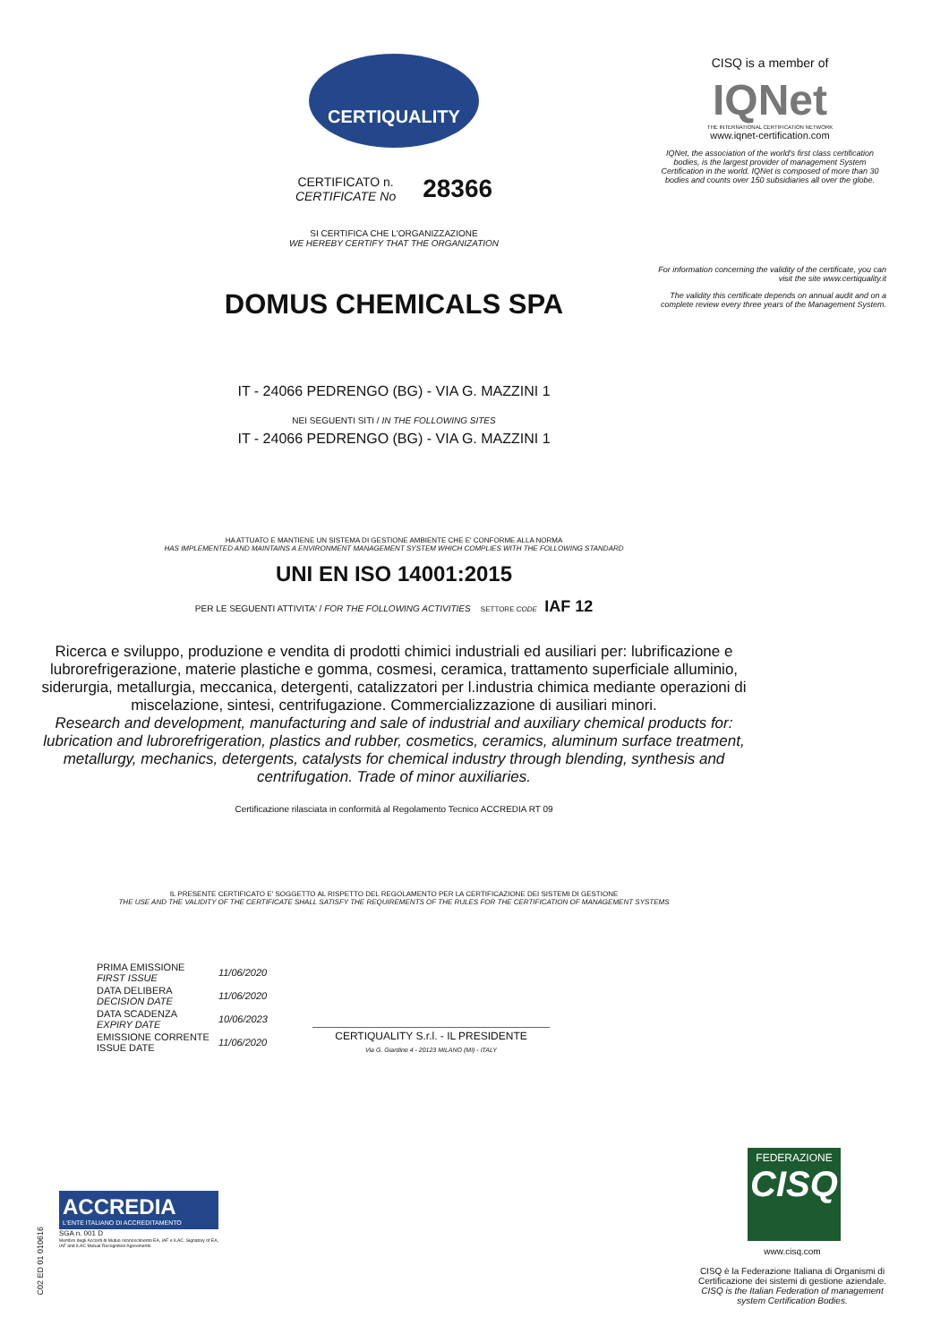CERTIQUALITY
CERTIFICATO n.
CERTIFICATE No
28366
SI CERTIFICA CHE L'ORGANIZZAZIONE
WE HEREBY CERTIFY THAT THE ORGANIZATION
DOMUS CHEMICALS SPA
IT - 24066 PEDRENGO (BG) - VIA G. MAZZINI 1
NEI SEGUENTI SITI / IN THE FOLLOWING SITES
IT - 24066 PEDRENGO (BG) - VIA G. MAZZINI 1
HA ATTUATO E MANTIENE UN SISTEMA DI GESTIONE AMBIENTE CHE E' CONFORME ALLA NORMA
HAS IMPLEMENTED AND MAINTAINS A ENVIRONMENT MANAGEMENT SYSTEM WHICH COMPLIES WITH THE FOLLOWING STANDARD
UNI EN ISO 14001:2015
PER LE SEGUENTI ATTIVITA' / FOR THE FOLLOWING ACTIVITIES SETTORE CODE IAF 12
Ricerca e sviluppo, produzione e vendita di prodotti chimici industriali ed ausiliari per: lubrificazione e lubrorefrigerazione, materie plastiche e gomma, cosmesi, ceramica, trattamento superficiale alluminio, siderurgia, metallurgia, meccanica, detergenti, catalizzatori per l.industria chimica mediante operazioni di miscelazione, sintesi, centrifugazione. Commercializzazione di ausiliari minori.
Research and development, manufacturing and sale of industrial and auxiliary chemical products for: lubrication and lubrorefrigeration, plastics and rubber, cosmetics, ceramics, aluminum surface treatment, metallurgy, mechanics, detergents, catalysts for chemical industry through blending, synthesis and centrifugation. Trade of minor auxiliaries.
Certificazione rilasciata in conformità al Regolamento Tecnico ACCREDIA RT 09
IL PRESENTE CERTIFICATO E' SOGGETTO AL RISPETTO DEL REGOLAMENTO PER LA CERTIFICAZIONE DEI SISTEMI DI GESTIONE
THE USE AND THE VALIDITY OF THE CERTIFICATE SHALL SATISFY THE REQUIREMENTS OF THE RULES FOR THE CERTIFICATION OF MANAGEMENT SYSTEMS
| PRIMA EMISSIONE FIRST ISSUE | 11/06/2020 |
| DATA DELIBERA DECISION DATE | 11/06/2020 |
| DATA SCADENZA EXPIRY DATE | 10/06/2023 |
| EMISSIONE CORRENTE ISSUE DATE | 11/06/2020 |
CERTIQUALITY S.r.l. - IL PRESIDENTE
Via G. Giardino 4 - 20123 MILANO (MI) - ITALY
CISQ is a member of
IQNet
THE INTERNATIONAL CERTIFICATION NETWORK
www.iqnet-certification.com
IQNet, the association of the world's first class certification bodies, is the largest provider of management System Certification in the world. IQNet is composed of more than 30 bodies and counts over 150 subsidiaries all over the globe.
For information concerning the validity of the certificate, you can visit the site www.certiquality.it
The validity this certificate depends on annual audit and on a complete review every three years of the Management System.
FEDERAZIONE
CISQ
www.cisq.com
CISQ è la Federazione Italiana di Organismi di Certificazione dei sistemi di gestione aziendale.
CISQ is the Italian Federation of management system Certification Bodies.
ACCREDIA
L'ENTE ITALIANO DI ACCREDITAMENTO
SGA n. 001 D
Membro degli Accordi di Mutuo riconoscimento EA, IAF e ILAC. Signatory of EA, IAF and ILAC Mutual Recognition Agreements.
C02 ED 01 010616